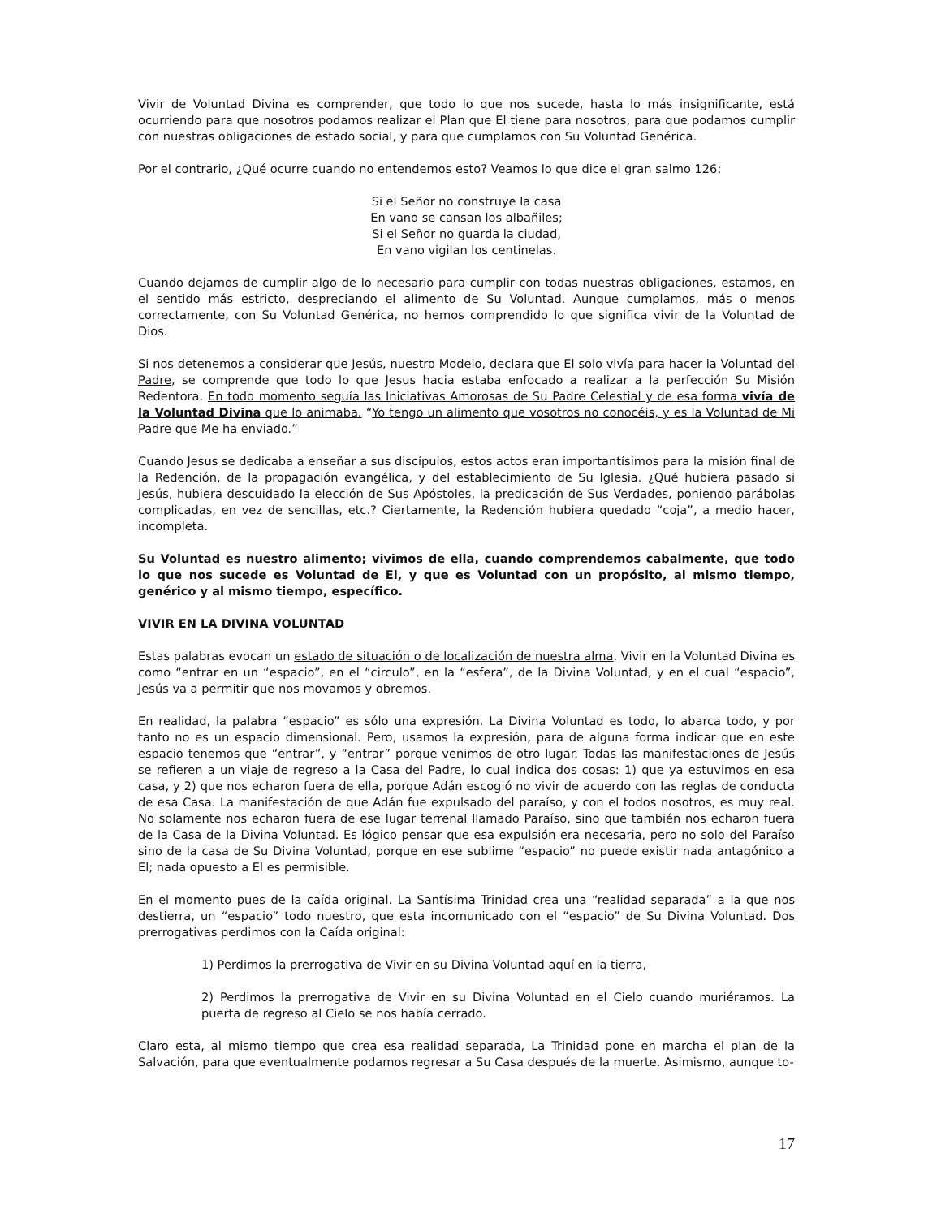Vivir de Voluntad Divina es comprender, que todo lo que nos sucede, hasta lo más insignificante, está ocurriendo para que nosotros podamos realizar el Plan que El tiene para nosotros, para que podamos cumplir con nuestras obligaciones de estado social, y para que cumplamos con Su Voluntad Genérica.
Por el contrario, ¿Qué ocurre cuando no entendemos esto? Veamos lo que dice el gran salmo 126:
Si el Señor no construye la casa
En vano se cansan los albañiles;
Si el Señor no guarda la ciudad,
En vano vigilan los centinelas.
Cuando dejamos de cumplir algo de lo necesario para cumplir con todas nuestras obligaciones, estamos, en el sentido más estricto, despreciando el alimento de Su Voluntad. Aunque cumplamos, más o menos correctamente, con Su Voluntad Genérica, no hemos comprendido lo que significa vivir de la Voluntad de Dios.
Si nos detenemos a considerar que Jesús, nuestro Modelo, declara que El solo vivía para hacer la Voluntad del Padre, se comprende que todo lo que Jesus hacia estaba enfocado a realizar a la perfección Su Misión Redentora. En todo momento seguía las Iniciativas Amorosas de Su Padre Celestial y de esa forma vivía de la Voluntad Divina que lo animaba. “Yo tengo un alimento que vosotros no conocéis, y es la Voluntad de Mi Padre que Me ha enviado.”
Cuando Jesus se dedicaba a enseñar a sus discípulos, estos actos eran importantísimos para la misión final de la Redención, de la propagación evangélica, y del establecimiento de Su Iglesia. ¿Qué hubiera pasado si Jesús, hubiera descuidado la elección de Sus Apóstoles, la predicación de Sus Verdades, poniendo parábolas complicadas, en vez de sencillas, etc.? Ciertamente, la Redención hubiera quedado “coja”, a medio hacer, incompleta.
Su Voluntad es nuestro alimento; vivimos de ella, cuando comprendemos cabalmente, que todo lo que nos sucede es Voluntad de El, y que es Voluntad con un propósito, al mismo tiempo, genérico y al mismo tiempo, específico.
VIVIR EN LA DIVINA VOLUNTAD
Estas palabras evocan un estado de situación o de localización de nuestra alma. Vivir en la Voluntad Divina es como “entrar en un “espacio”, en el “circulo”, en la “esfera”, de la Divina Voluntad, y en el cual “espacio”, Jesús va a permitir que nos movamos y obremos.
En realidad, la palabra “espacio” es sólo una expresión. La Divina Voluntad es todo, lo abarca todo, y por tanto no es un espacio dimensional. Pero, usamos la expresión, para de alguna forma indicar que en este espacio tenemos que “entrar”, y “entrar” porque venimos de otro lugar. Todas las manifestaciones de Jesús se refieren a un viaje de regreso a la Casa del Padre, lo cual indica dos cosas: 1) que ya estuvimos en esa casa, y 2) que nos echaron fuera de ella, porque Adán escogió no vivir de acuerdo con las reglas de conducta de esa Casa. La manifestación de que Adán fue expulsado del paraíso, y con el todos nosotros, es muy real. No solamente nos echaron fuera de ese lugar terrenal llamado Paraíso, sino que también nos echaron fuera de la Casa de la Divina Voluntad. Es lógico pensar que esa expulsión era necesaria, pero no solo del Paraíso sino de la casa de Su Divina Voluntad, porque en ese sublime “espacio” no puede existir nada antagónico a El; nada opuesto a El es permisible.
En el momento pues de la caída original. La Santísima Trinidad crea una “realidad separada” a la que nos destierra, un “espacio” todo nuestro, que esta incomunicado con el “espacio” de Su Divina Voluntad. Dos prerrogativas perdimos con la Caída original:
1) Perdimos la prerrogativa de Vivir en su Divina Voluntad aquí en la tierra,
2) Perdimos la prerrogativa de Vivir en su Divina Voluntad en el Cielo cuando muriéramos. La puerta de regreso al Cielo se nos había cerrado.
Claro esta, al mismo tiempo que crea esa realidad separada, La Trinidad pone en marcha el plan de la Salvación, para que eventualmente podamos regresar a Su Casa después de la muerte. Asimismo, aunque to-
17